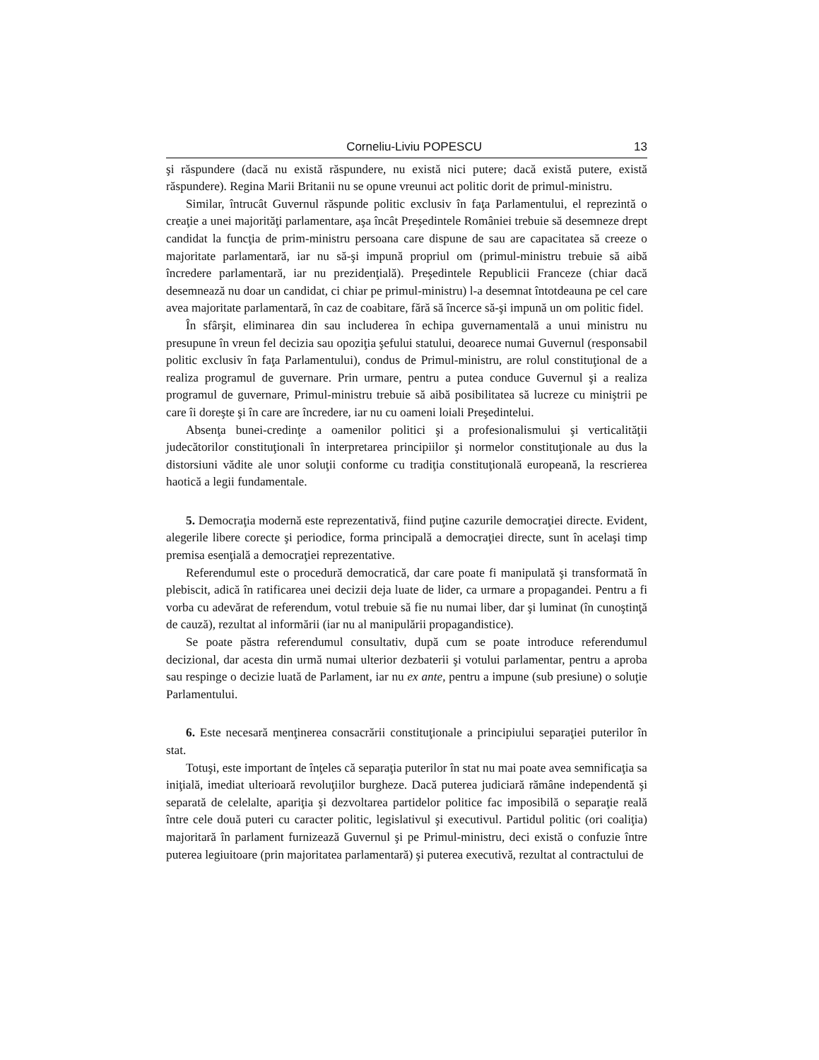Corneliu-Liviu POPESCU 13
şi răspundere (dacă nu există răspundere, nu există nici putere; dacă există putere, există răspundere). Regina Marii Britanii nu se opune vreunui act politic dorit de primul-ministru.
Similar, întrucât Guvernul răspunde politic exclusiv în faţa Parlamentului, el reprezintă o creaţie a unei majorităţi parlamentare, aşa încât Preşedintele României trebuie să desemneze drept candidat la funcţia de prim-ministru persoana care dispune de sau are capacitatea să creeze o majoritate parlamentară, iar nu să-şi impună propriul om (primul-ministru trebuie să aibă încredere parlamentară, iar nu prezidenţială). Preşedintele Republicii Franceze (chiar dacă desemnează nu doar un candidat, ci chiar pe primul-ministru) l-a desemnat întotdeauna pe cel care avea majoritate parlamentară, în caz de coabitare, fără să încerce să-şi impună un om politic fidel.
În sfârşit, eliminarea din sau includerea în echipa guvernamentală a unui ministru nu presupune în vreun fel decizia sau opoziţia şefului statului, deoarece numai Guvernul (responsabil politic exclusiv în faţa Parlamentului), condus de Primul-ministru, are rolul constituţional de a realiza programul de guvernare. Prin urmare, pentru a putea conduce Guvernul şi a realiza programul de guvernare, Primul-ministru trebuie să aibă posibilitatea să lucreze cu miniştrii pe care îi doreşte şi în care are încredere, iar nu cu oameni loiali Preşedintelui.
Absenţa bunei-credinţe a oamenilor politici şi a profesionalismului şi verticalităţii judecătorilor constituţionali în interpretarea principiilor şi normelor constituţionale au dus la distorsiuni vădite ale unor soluţii conforme cu tradiţia constituţională europeană, la rescrierea haotică a legii fundamentale.
5. Democraţia modernă este reprezentativă, fiind puţine cazurile democraţiei directe. Evident, alegerile libere corecte şi periodice, forma principală a democraţiei directe, sunt în acelaşi timp premisa esenţială a democraţiei reprezentative.
Referendumul este o procedură democratică, dar care poate fi manipulată şi transformată în plebiscit, adică în ratificarea unei decizii deja luate de lider, ca urmare a propagandei. Pentru a fi vorba cu adevărat de referendum, votul trebuie să fie nu numai liber, dar şi luminat (în cunoştinţă de cauză), rezultat al informării (iar nu al manipulării propagandistice).
Se poate păstra referendumul consultativ, după cum se poate introduce referendumul decizional, dar acesta din urmă numai ulterior dezbaterii şi votului parlamentar, pentru a aproba sau respinge o decizie luată de Parlament, iar nu ex ante, pentru a impune (sub presiune) o soluţie Parlamentului.
6. Este necesară menţinerea consacrării constituţionale a principiului separaţiei puterilor în stat.
Totuşi, este important de înţeles că separaţia puterilor în stat nu mai poate avea semnificaţia sa iniţială, imediat ulterioară revoluţiilor burgheze. Dacă puterea judiciară rămâne independentă şi separată de celelalte, apariţia şi dezvoltarea partidelor politice fac imposibilă o separaţie reală între cele două puteri cu caracter politic, legislativul şi executivul. Partidul politic (ori coaliţia) majoritară în parlament furnizează Guvernul şi pe Primul-ministru, deci există o confuzie între puterea legiuitoare (prin majoritatea parlamentară) şi puterea executivă, rezultat al contractului de